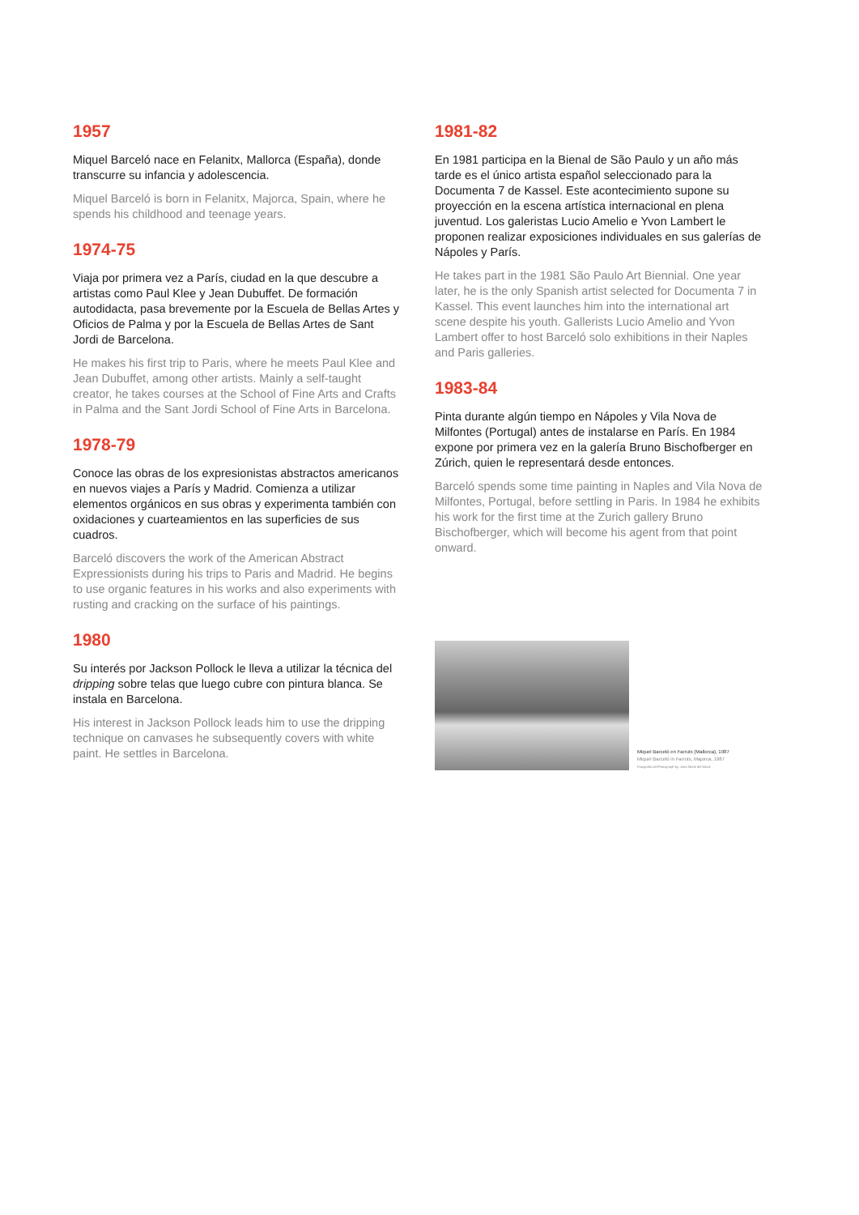1957
Miquel Barceló nace en Felanitx, Mallorca (España), donde transcurre su infancia y adolescencia.
Miquel Barceló is born in Felanitx, Majorca, Spain, where he spends his childhood and teenage years.
1974-75
Viaja por primera vez a París, ciudad en la que descubre a artistas como Paul Klee y Jean Dubuffet. De formación autodidacta, pasa brevemente por la Escuela de Bellas Artes y Oficios de Palma y por la Escuela de Bellas Artes de Sant Jordi de Barcelona.
He makes his first trip to Paris, where he meets Paul Klee and Jean Dubuffet, among other artists. Mainly a self-taught creator, he takes courses at the School of Fine Arts and Crafts in Palma and the Sant Jordi School of Fine Arts in Barcelona.
1978-79
Conoce las obras de los expresionistas abstractos americanos en nuevos viajes a París y Madrid. Comienza a utilizar elementos orgánicos en sus obras y experimenta también con oxidaciones y cuarteamientos en las superficies de sus cuadros.
Barceló discovers the work of the American Abstract Expressionists during his trips to Paris and Madrid. He begins to use organic features in his works and also experiments with rusting and cracking on the surface of his paintings.
1980
Su interés por Jackson Pollock le lleva a utilizar la técnica del dripping sobre telas que luego cubre con pintura blanca. Se instala en Barcelona.
His interest in Jackson Pollock leads him to use the dripping technique on canvases he subsequently covers with white paint. He settles in Barcelona.
1981-82
En 1981 participa en la Bienal de São Paulo y un año más tarde es el único artista español seleccionado para la Documenta 7 de Kassel. Este acontecimiento supone su proyección en la escena artística internacional en plena juventud. Los galeristas Lucio Amelio e Yvon Lambert le proponen realizar exposiciones individuales en sus galerías de Nápoles y París.
He takes part in the 1981 São Paulo Art Biennial. One year later, he is the only Spanish artist selected for Documenta 7 in Kassel. This event launches him into the international art scene despite his youth. Gallerists Lucio Amelio and Yvon Lambert offer to host Barceló solo exhibitions in their Naples and Paris galleries.
1983-84
Pinta durante algún tiempo en Nápoles y Vila Nova de Milfontes (Portugal) antes de instalarse en París. En 1984 expone por primera vez en la galería Bruno Bischofberger en Zúrich, quien le representará desde entonces.
Barceló spends some time painting in Naples and Vila Nova de Milfontes, Portugal, before settling in Paris. In 1984 he exhibits his work for the first time at the Zurich gallery Bruno Bischofberger, which will become his agent from that point onward.
Miquel Barceló en Farrutx (Mallorca), 1987
Miquel Barceló in Farrutx, Majorca, 1987
Fotografía de/Photograph by: Jean Marie del Moral